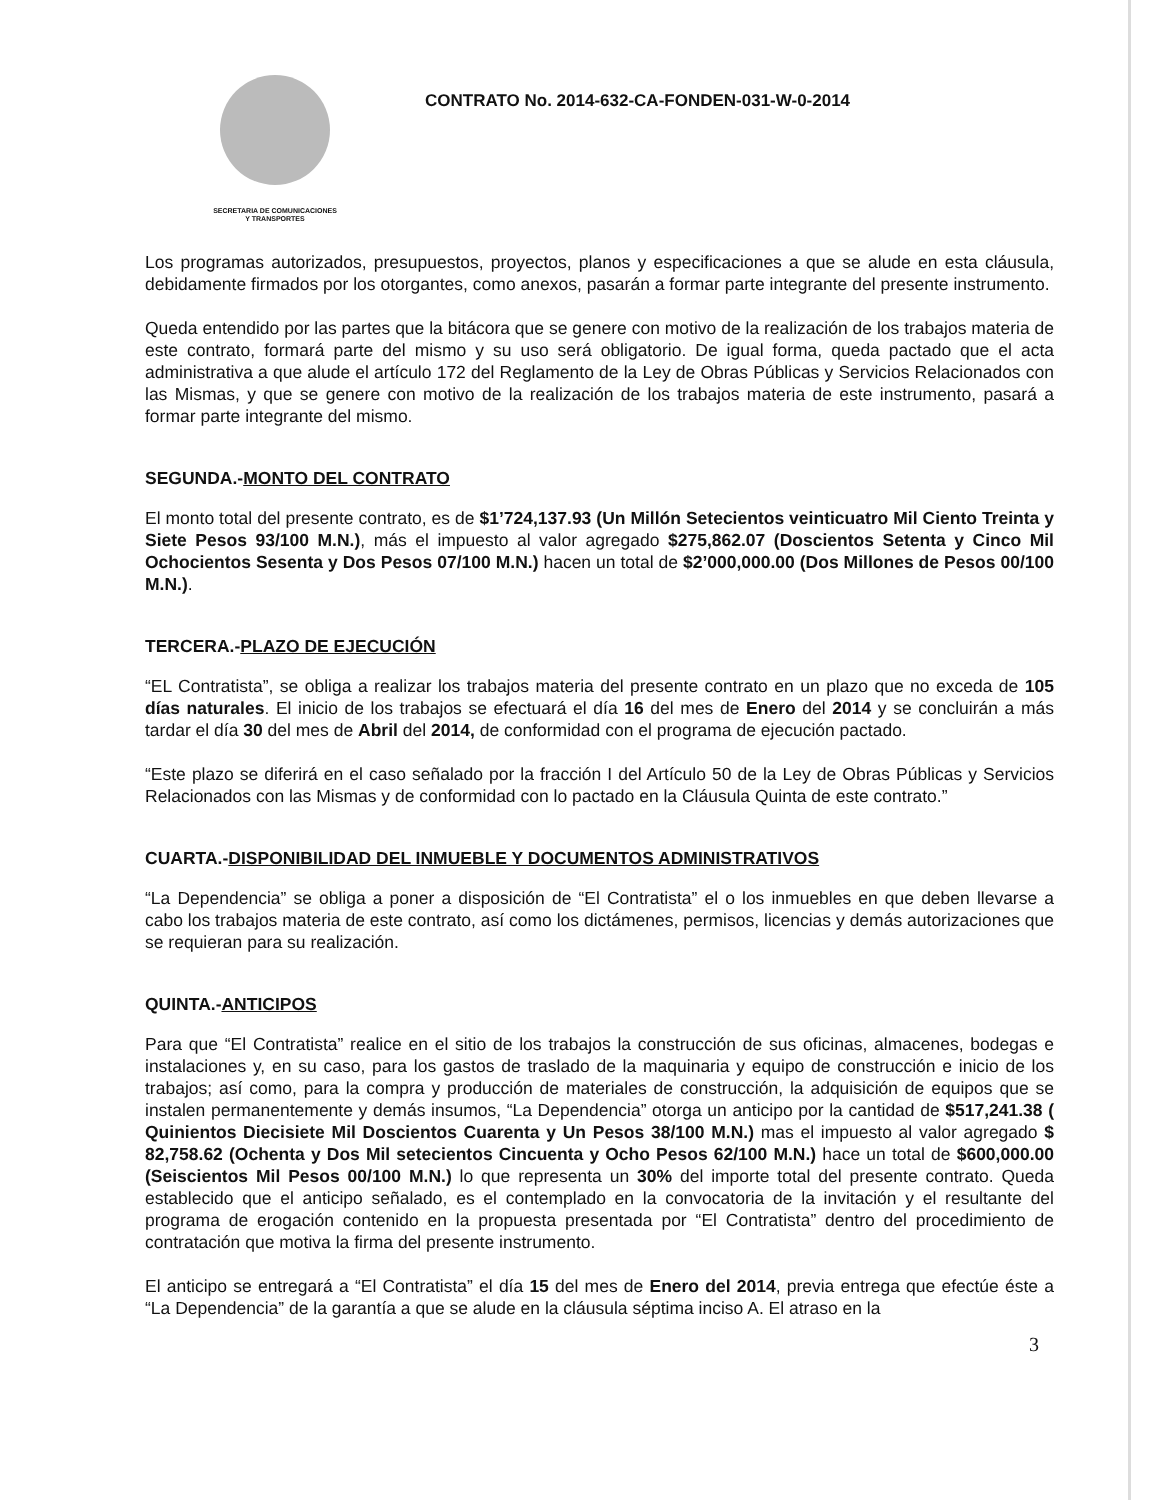SECRETARIA DE COMUNICACIONES
Y TRANSPORTES
CONTRATO No. 2014-632-CA-FONDEN-031-W-0-2014
Los programas autorizados, presupuestos, proyectos, planos y especificaciones a que se alude en esta cláusula, debidamente firmados por los otorgantes, como anexos, pasarán a formar parte integrante del presente instrumento.
Queda entendido por las partes que la bitácora que se genere con motivo de la realización de los trabajos materia de este contrato, formará parte del mismo y su uso será obligatorio. De igual forma, queda pactado que el acta administrativa a que alude el artículo 172 del Reglamento de la Ley de Obras Públicas y Servicios Relacionados con las Mismas, y que se genere con motivo de la realización de los trabajos materia de este instrumento, pasará a formar parte integrante del mismo.
SEGUNDA.-MONTO DEL CONTRATO
El monto total del presente contrato, es de $1’724,137.93 (Un Millón Setecientos veinticuatro Mil Ciento Treinta y Siete Pesos 93/100 M.N.), más el impuesto al valor agregado $275,862.07 (Doscientos Setenta y Cinco Mil Ochocientos Sesenta y Dos Pesos 07/100 M.N.) hacen un total de $2’000,000.00 (Dos Millones de Pesos 00/100 M.N.).
TERCERA.-PLAZO DE EJECUCIÓN
“EL Contratista”, se obliga a realizar los trabajos materia del presente contrato en un plazo que no exceda de 105 días naturales. El inicio de los trabajos se efectuará el día 16 del mes de Enero del 2014 y se concluirán a más tardar el día 30 del mes de Abril del 2014, de conformidad con el programa de ejecución pactado.
“Este plazo se diferirá en el caso señalado por la fracción I del Artículo 50 de la Ley de Obras Públicas y Servicios Relacionados con las Mismas y de conformidad con lo pactado en la Cláusula Quinta de este contrato.”
CUARTA.-DISPONIBILIDAD DEL INMUEBLE Y DOCUMENTOS ADMINISTRATIVOS
“La Dependencia” se obliga a poner a disposición de “El Contratista” el o los inmuebles en que deben llevarse a cabo los trabajos materia de este contrato, así como los dictámenes, permisos, licencias y demás autorizaciones que se requieran para su realización.
QUINTA.-ANTICIPOS
Para que “El Contratista” realice en el sitio de los trabajos la construcción de sus oficinas, almacenes, bodegas e instalaciones y, en su caso, para los gastos de traslado de la maquinaria y equipo de construcción e inicio de los trabajos; así como, para la compra y producción de materiales de construcción, la adquisición de equipos que se instalen permanentemente y demás insumos, “La Dependencia” otorga un anticipo por la cantidad de $517,241.38 ( Quinientos Diecisiete Mil Doscientos Cuarenta y Un Pesos 38/100 M.N.) mas el impuesto al valor agregado $ 82,758.62 (Ochenta y Dos Mil setecientos Cincuenta y Ocho Pesos 62/100 M.N.) hace un total de $600,000.00 (Seiscientos Mil Pesos 00/100 M.N.) lo que representa un 30% del importe total del presente contrato. Queda establecido que el anticipo señalado, es el contemplado en la convocatoria de la invitación y el resultante del programa de erogación contenido en la propuesta presentada por “El Contratista” dentro del procedimiento de contratación que motiva la firma del presente instrumento.
El anticipo se entregará a “El Contratista” el día 15 del mes de Enero del 2014, previa entrega que efectúe éste a “La Dependencia” de la garantía a que se alude en la cláusula séptima inciso A. El atraso en la
3